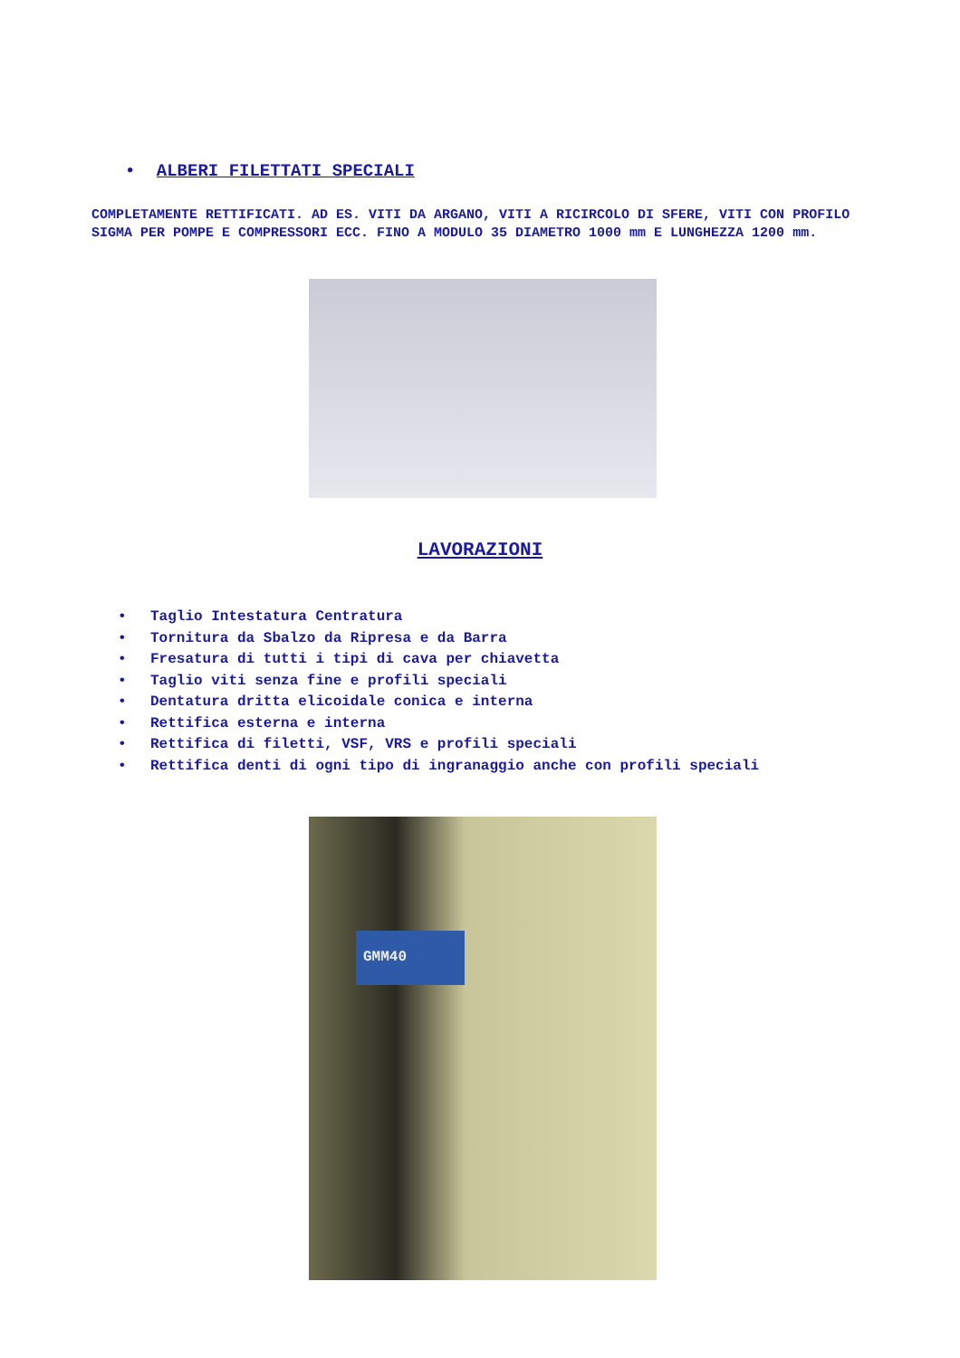• ALBERI FILETTATI SPECIALI
COMPLETAMENTE RETTIFICATI. AD ES. VITI DA ARGANO, VITI A RICIRCOLO DI SFERE, VITI CON PROFILO SIGMA PER POMPE E COMPRESSORI ECC. FINO A MODULO 35 DIAMETRO 1000 mm E LUNGHEZZA 1200 mm.
LAVORAZIONI
• Taglio Intestatura Centratura
• Tornitura da Sbalzo da Ripresa e da Barra
• Fresatura di tutti i tipi di cava per chiavetta
• Taglio viti senza fine e profili speciali
• Dentatura dritta elicoidale conica e interna
• Rettifica esterna e interna
• Rettifica di filetti, VSF, VRS e profili speciali
• Rettifica denti di ogni tipo di ingranaggio anche con profili speciali
GMM40